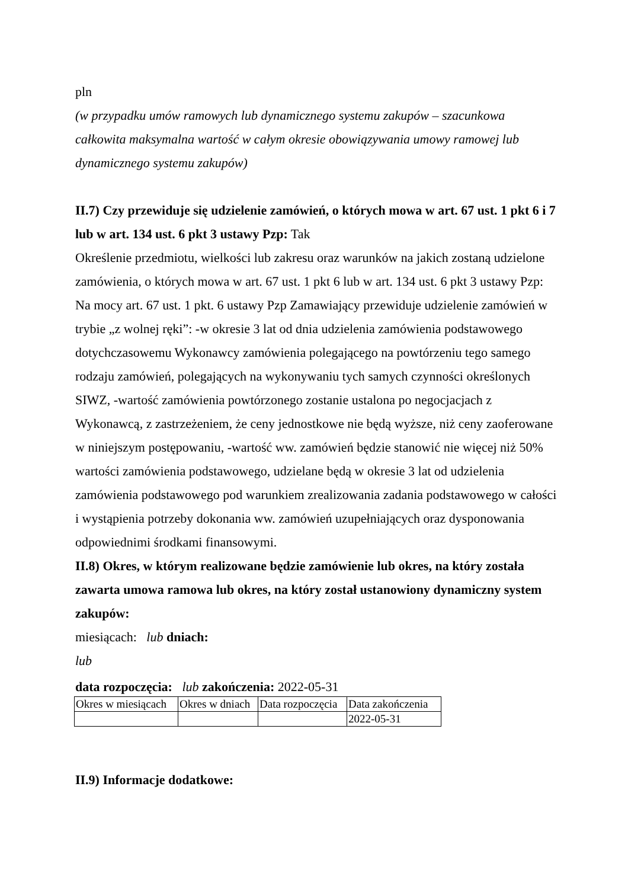pln
(w przypadku umów ramowych lub dynamicznego systemu zakupów – szacunkowa całkowita maksymalna wartość w całym okresie obowiązywania umowy ramowej lub dynamicznego systemu zakupów)
II.7) Czy przewiduje się udzielenie zamówień, o których mowa w art. 67 ust. 1 pkt 6 i 7 lub w art. 134 ust. 6 pkt 3 ustawy Pzp: Tak
Określenie przedmiotu, wielkości lub zakresu oraz warunków na jakich zostaną udzielone zamówienia, o których mowa w art. 67 ust. 1 pkt 6 lub w art. 134 ust. 6 pkt 3 ustawy Pzp: Na mocy art. 67 ust. 1 pkt. 6 ustawy Pzp Zamawiający przewiduje udzielenie zamówień w trybie „z wolnej ręki”: -w okresie 3 lat od dnia udzielenia zamówienia podstawowego dotychczasowemu Wykonawcy zamówienia polegającego na powtórzeniu tego samego rodzaju zamówień, polegających na wykonywaniu tych samych czynności określonych SIWZ, -wartość zamówienia powtórzonego zostanie ustalona po negocjacjach z Wykonawcą, z zastrzeżeniem, że ceny jednostkowe nie będą wyższe, niż ceny zaoferowane w niniejszym postępowaniu, -wartość ww. zamówień będzie stanowić nie więcej niż 50% wartości zamówienia podstawowego, udzielane będą w okresie 3 lat od udzielenia zamówienia podstawowego pod warunkiem zrealizowania zadania podstawowego w całości i wystąpienia potrzeby dokonania ww. zamówień uzupełniających oraz dysponowania odpowiednimi środkami finansowymi.
II.8) Okres, w którym realizowane będzie zamówienie lub okres, na który została zawarta umowa ramowa lub okres, na który został ustanowiony dynamiczny system zakupów:
miesiącach: lub dniach:
lub
data rozpoczęcia: lub zakończenia: 2022-05-31
| Okres w miesiącach | Okres w dniach | Data rozpoczęcia | Data zakończenia |
| | | | 2022-05-31 |
II.9) Informacje dodatkowe: